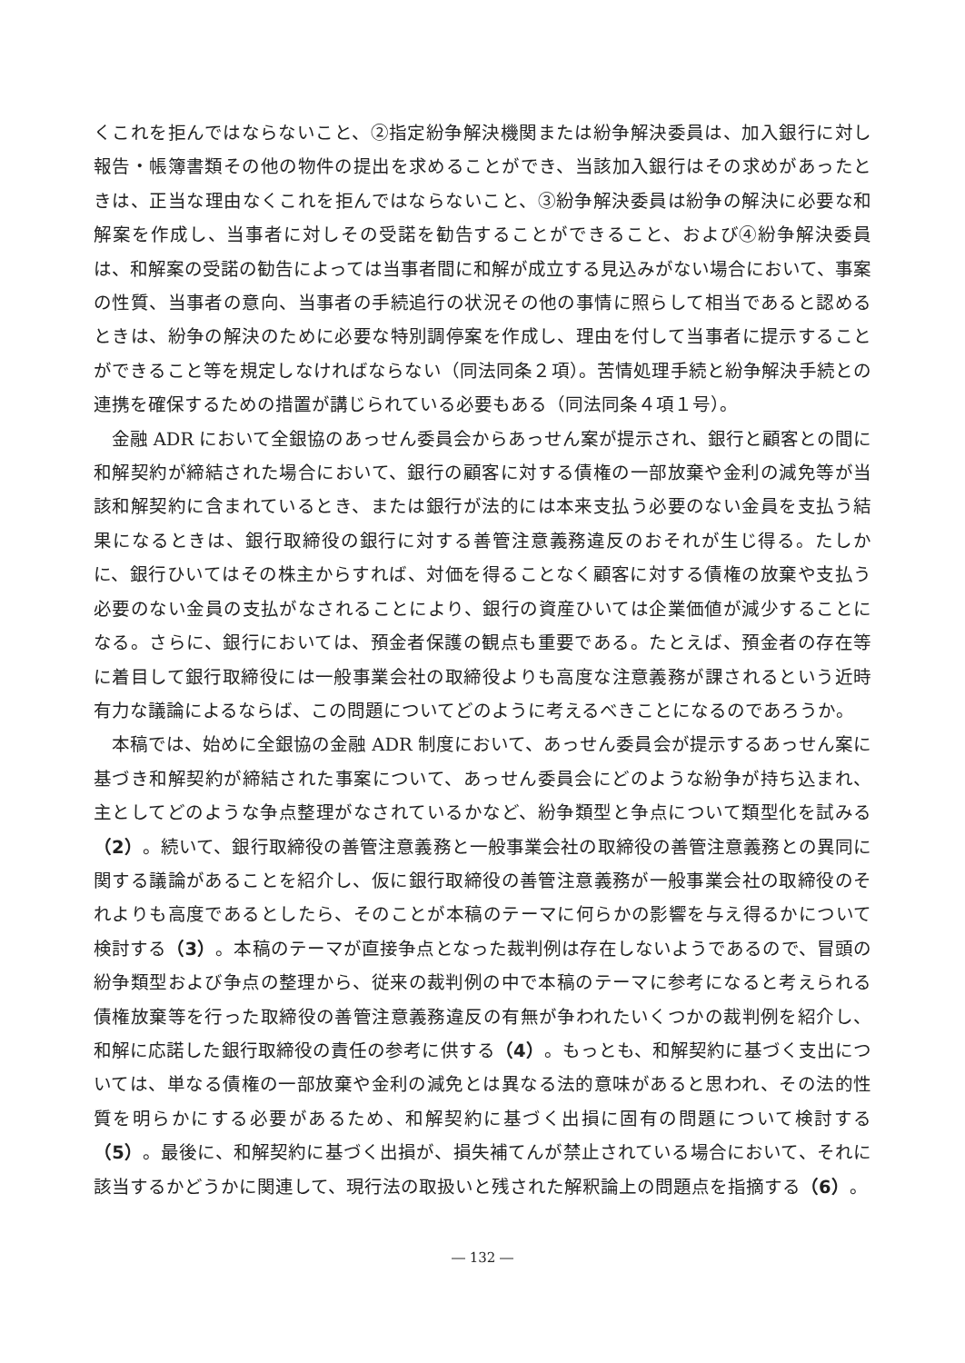くこれを拒んではならないこと、②指定紛争解決機関または紛争解決委員は、加入銀行に対し報告・帳簿書類その他の物件の提出を求めることができ、当該加入銀行はその求めがあったときは、正当な理由なくこれを拒んではならないこと、③紛争解決委員は紛争の解決に必要な和解案を作成し、当事者に対しその受諾を勧告することができること、および④紛争解決委員は、和解案の受諾の勧告によっては当事者間に和解が成立する見込みがない場合において、事案の性質、当事者の意向、当事者の手続追行の状況その他の事情に照らして相当であると認めるときは、紛争の解決のために必要な特別調停案を作成し、理由を付して当事者に提示することができること等を規定しなければならない（同法同条２項）。苦情処理手続と紛争解決手続との連携を確保するための措置が講じられている必要もある（同法同条４項１号）。
金融 ADR において全銀協のあっせん委員会からあっせん案が提示され、銀行と顧客との間に和解契約が締結された場合において、銀行の顧客に対する債権の一部放棄や金利の減免等が当該和解契約に含まれているとき、または銀行が法的には本来支払う必要のない金員を支払う結果になるときは、銀行取締役の銀行に対する善管注意義務違反のおそれが生じ得る。たしかに、銀行ひいてはその株主からすれば、対価を得ることなく顧客に対する債権の放棄や支払う必要のない金員の支払がなされることにより、銀行の資産ひいては企業価値が減少することになる。さらに、銀行においては、預金者保護の観点も重要である。たとえば、預金者の存在等に着目して銀行取締役には一般事業会社の取締役よりも高度な注意義務が課されるという近時有力な議論によるならば、この問題についてどのように考えるべきことになるのであろうか。
本稿では、始めに全銀協の金融 ADR 制度において、あっせん委員会が提示するあっせん案に基づき和解契約が締結された事案について、あっせん委員会にどのような紛争が持ち込まれ、主としてどのような争点整理がなされているかなど、紛争類型と争点について類型化を試みる（2）。続いて、銀行取締役の善管注意義務と一般事業会社の取締役の善管注意義務との異同に関する議論があることを紹介し、仮に銀行取締役の善管注意義務が一般事業会社の取締役のそれよりも高度であるとしたら、そのことが本稿のテーマに何らかの影響を与え得るかについて検討する（3）。本稿のテーマが直接争点となった裁判例は存在しないようであるので、冒頭の紛争類型および争点の整理から、従来の裁判例の中で本稿のテーマに参考になると考えられる債権放棄等を行った取締役の善管注意義務違反の有無が争われたいくつかの裁判例を紹介し、和解に応諾した銀行取締役の責任の参考に供する（4）。もっとも、和解契約に基づく支出については、単なる債権の一部放棄や金利の減免とは異なる法的意味があると思われ、その法的性質を明らかにする必要があるため、和解契約に基づく出損に固有の問題について検討する（5）。最後に、和解契約に基づく出損が、損失補てんが禁止されている場合において、それに該当するかどうかに関連して、現行法の取扱いと残された解釈論上の問題点を指摘する（6）。
― 132 ―